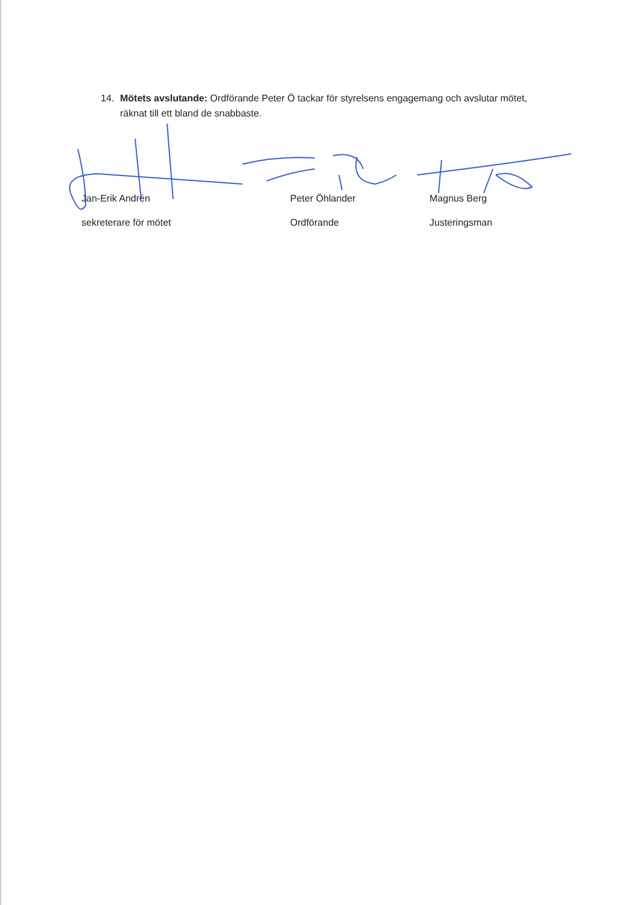14. Mötets avslutande: Ordförande Peter Ö tackar för styrelsens engagemang och avslutar mötet, räknat till ett bland de snabbaste.
Jan-Erik Andrén Peter Öhlander Magnus Berg
sekreterare för mötet Ordförande Justeringsman